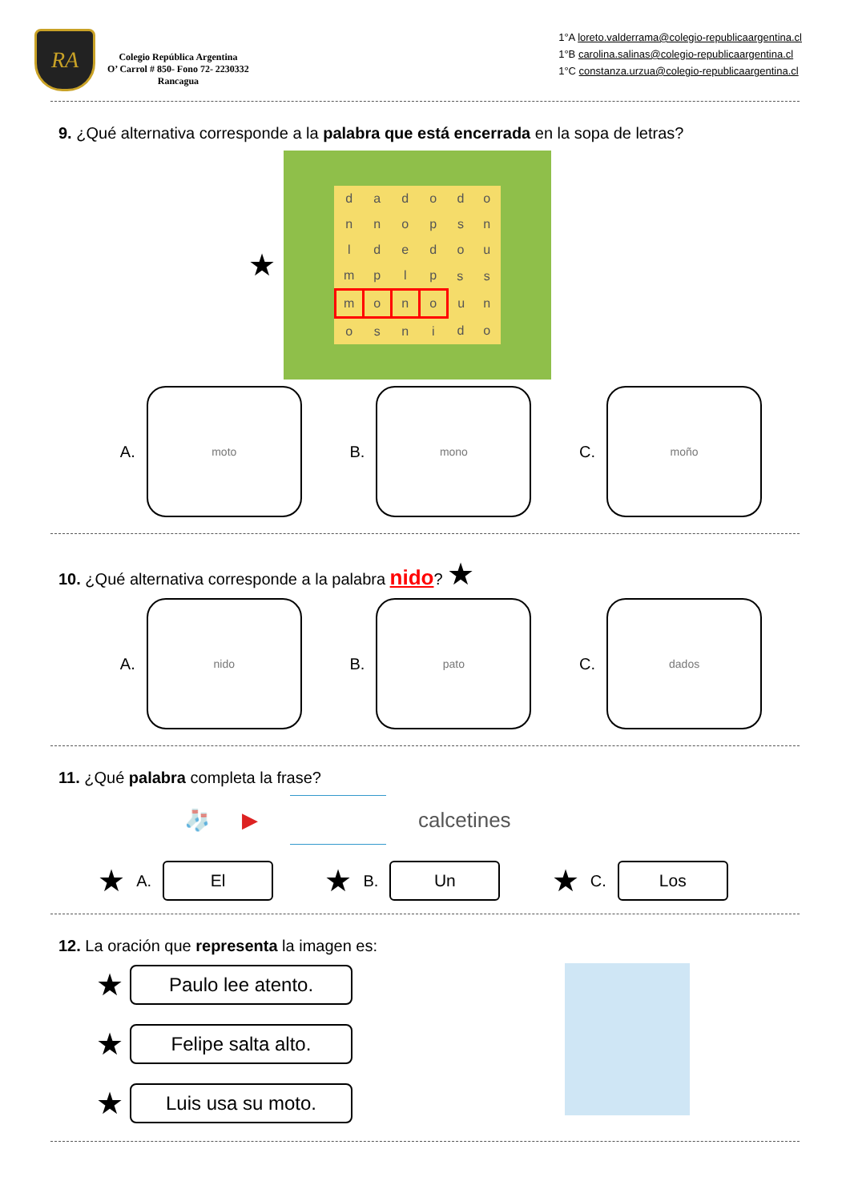RA
Colegio República Argentina
O’ Carrol # 850- Fono 72- 2230332
Rancagua
1°A loreto.valderrama@colegio-republicaargentina.cl
1°B carolina.salinas@colegio-republicaargentina.cl
1°C constanza.urzua@colegio-republicaargentina.cl
9. ¿Qué alternativa corresponde a la palabra que está encerrada en la sopa de letras?
★
| d | a | d | o | d | o |
| n | n | o | p | s | n |
| l | d | e | d | o | u |
| m | p | l | p | s | s |
| m | o | n | o | u | n |
| o | s | n | i | d | o |
A.
moto
B.
mono
C.
moño
10. ¿Qué alternativa corresponde a la palabra nido? ★
A.
nido
B.
pato
C.
dados
11. ¿Qué palabra completa la frase?
🧦 ▶ calcetines
★ A.
El
★ B.
Un
★ C.
Los
12. La oración que representa la imagen es:
★
Paulo lee atento.
★
Felipe salta alto.
★
Luis usa su moto.